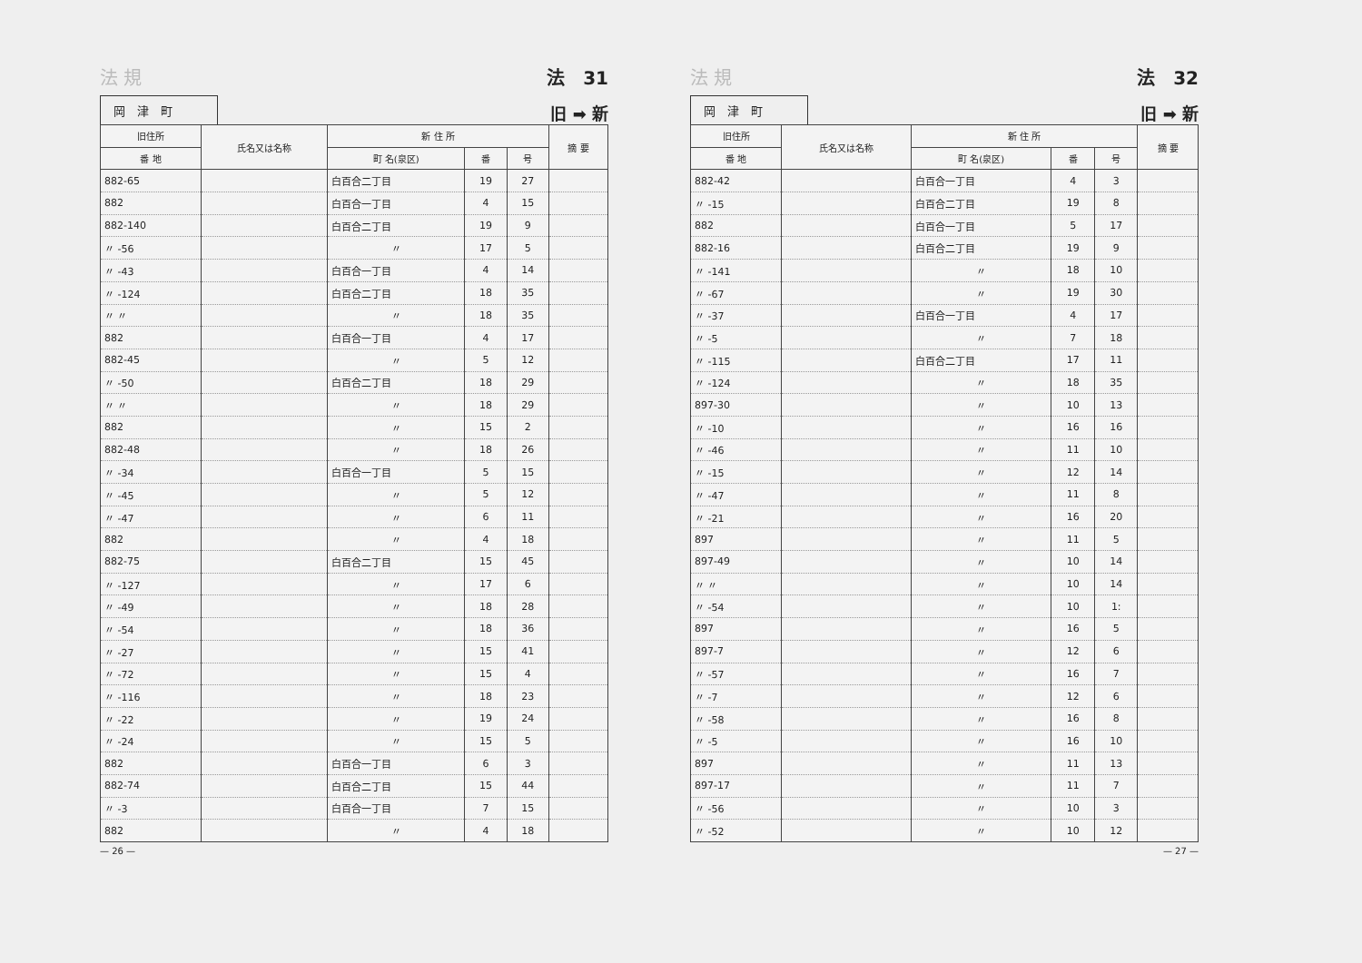法 規 法　31
岡　津　町
旧 ➡ 新
| 旧住所 | 氏名又は名称 | 新 住 所 | | | 摘 要 |
| --- | --- | --- | --- | --- | --- |
| 番 地 | | 町 名(泉区) | 番 | 号 | |
| 882-65 | | 白百合二丁目 | 19 | 27 | |
| 882 | | 白百合一丁目 | 4 | 15 | |
| 882-140 | | 白百合二丁目 | 19 | 9 | |
| 〃 -56 | | 〃 | 17 | 5 | |
| 〃 -43 | | 白百合一丁目 | 4 | 14 | |
| 〃 -124 | | 白百合二丁目 | 18 | 35 | |
| 〃 〃 | | 〃 | 18 | 35 | |
| 882 | | 白百合一丁目 | 4 | 17 | |
| 882-45 | | 〃 | 5 | 12 | |
| 〃 -50 | | 白百合二丁目 | 18 | 29 | |
| 〃 〃 | | 〃 | 18 | 29 | |
| 882 | | 〃 | 15 | 2 | |
| 882-48 | | 〃 | 18 | 26 | |
| 〃 -34 | | 白百合一丁目 | 5 | 15 | |
| 〃 -45 | | 〃 | 5 | 12 | |
| 〃 -47 | | 〃 | 6 | 11 | |
| 882 | | 〃 | 4 | 18 | |
| 882-75 | | 白百合二丁目 | 15 | 45 | |
| 〃 -127 | | 〃 | 17 | 6 | |
| 〃 -49 | | 〃 | 18 | 28 | |
| 〃 -54 | | 〃 | 18 | 36 | |
| 〃 -27 | | 〃 | 15 | 41 | |
| 〃 -72 | | 〃 | 15 | 4 | |
| 〃 -116 | | 〃 | 18 | 23 | |
| 〃 -22 | | 〃 | 19 | 24 | |
| 〃 -24 | | 〃 | 15 | 5 | |
| 882 | | 白百合一丁目 | 6 | 3 | |
| 882-74 | | 白百合二丁目 | 15 | 44 | |
| 〃 -3 | | 白百合一丁目 | 7 | 15 | |
| 882 | | 〃 | 4 | 18 | |
— 26 —
法 規 法　32
岡　津　町
旧 ➡ 新
| 旧住所 | 氏名又は名称 | 新 住 所 | | | 摘 要 |
| --- | --- | --- | --- | --- | --- |
| 番 地 | | 町 名(泉区) | 番 | 号 | |
| 882-42 | | 白百合一丁目 | 4 | 3 | |
| 〃 -15 | | 白百合二丁目 | 19 | 8 | |
| 882 | | 白百合一丁目 | 5 | 17 | |
| 882-16 | | 白百合二丁目 | 19 | 9 | |
| 〃 -141 | | 〃 | 18 | 10 | |
| 〃 -67 | | 〃 | 19 | 30 | |
| 〃 -37 | | 白百合一丁目 | 4 | 17 | |
| 〃 -5 | | 〃 | 7 | 18 | |
| 〃 -115 | | 白百合二丁目 | 17 | 11 | |
| 〃 -124 | | 〃 | 18 | 35 | |
| 897-30 | | 〃 | 10 | 13 | |
| 〃 -10 | | 〃 | 16 | 16 | |
| 〃 -46 | | 〃 | 11 | 10 | |
| 〃 -15 | | 〃 | 12 | 14 | |
| 〃 -47 | | 〃 | 11 | 8 | |
| 〃 -21 | | 〃 | 16 | 20 | |
| 897 | | 〃 | 11 | 5 | |
| 897-49 | | 〃 | 10 | 14 | |
| 〃 〃 | | 〃 | 10 | 14 | |
| 〃 -54 | | 〃 | 10 | 1: | |
| 897 | | 〃 | 16 | 5 | |
| 897-7 | | 〃 | 12 | 6 | |
| 〃 -57 | | 〃 | 16 | 7 | |
| 〃 -7 | | 〃 | 12 | 6 | |
| 〃 -58 | | 〃 | 16 | 8 | |
| 〃 -5 | | 〃 | 16 | 10 | |
| 897 | | 〃 | 11 | 13 | |
| 897-17 | | 〃 | 11 | 7 | |
| 〃 -56 | | 〃 | 10 | 3 | |
| 〃 -52 | | 〃 | 10 | 12 | |
— 27 —